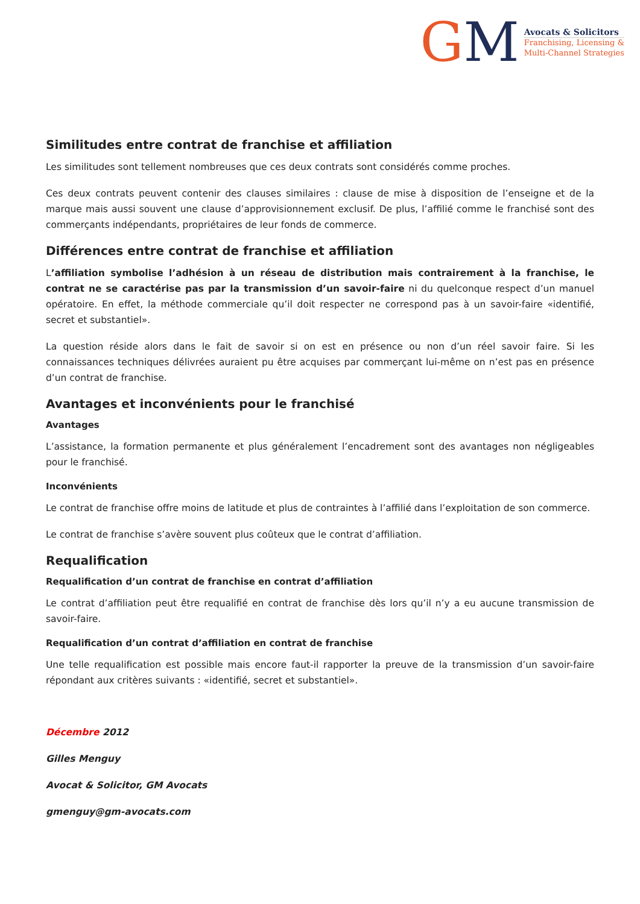GM
Avocats & Solicitors
Franchising, Licensing &
Multi-Channel Strategies
Similitudes entre contrat de franchise et affiliation
Les similitudes sont tellement nombreuses que ces deux contrats sont considérés comme proches.
Ces deux contrats peuvent contenir des clauses similaires : clause de mise à disposition de l’enseigne et de la marque mais aussi souvent une clause d’approvisionnement exclusif. De plus, l’affilié comme le franchisé sont des commerçants indépendants, propriétaires de leur fonds de commerce.
Différences entre contrat de franchise et affiliation
L’affiliation symbolise l’adhésion à un réseau de distribution mais contrairement à la franchise, le contrat ne se caractérise pas par la transmission d’un savoir-faire ni du quelconque respect d’un manuel opératoire. En effet, la méthode commerciale qu’il doit respecter ne correspond pas à un savoir-faire «identifié, secret et substantiel».
La question réside alors dans le fait de savoir si on est en présence ou non d’un réel savoir faire. Si les connaissances techniques délivrées auraient pu être acquises par commerçant lui-même on n’est pas en présence d’un contrat de franchise.
Avantages et inconvénients pour le franchisé
Avantages
L’assistance, la formation permanente et plus généralement l’encadrement sont des avantages non négligeables pour le franchisé.
Inconvénients
Le contrat de franchise offre moins de latitude et plus de contraintes à l’affilié dans l’exploitation de son commerce.
Le contrat de franchise s’avère souvent plus coûteux que le contrat d’affiliation.
Requalification
Requalification d’un contrat de franchise en contrat d’affiliation
Le contrat d’affiliation peut être requalifié en contrat de franchise dès lors qu’il n’y a eu aucune transmission de savoir-faire.
Requalification d’un contrat d’affiliation en contrat de franchise
Une telle requalification est possible mais encore faut-il rapporter la preuve de la transmission d’un savoir-faire répondant aux critères suivants : «identifié, secret et substantiel».
Décembre 2012
Gilles Menguy
Avocat & Solicitor, GM Avocats
gmenguy@gm-avocats.com